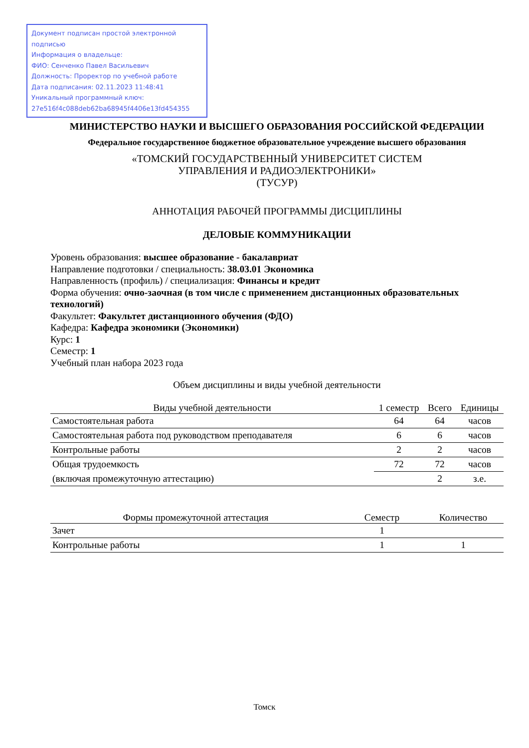Документ подписан простой электронной подписью
Информация о владельце:
ФИО: Сенченко Павел Васильевич
Должность: Проректор по учебной работе
Дата подписания: 02.11.2023 11:48:41
Уникальный программный ключ:
27e516f4c088deb62ba68945f4406e13fd454355
МИНИСТЕРСТВО НАУКИ И ВЫСШЕГО ОБРАЗОВАНИЯ РОССИЙСКОЙ ФЕДЕРАЦИИ
Федеральное государственное бюджетное образовательное учреждение высшего образования
«ТОМСКИЙ ГОСУДАРСТВЕННЫЙ УНИВЕРСИТЕТ СИСТЕМ
УПРАВЛЕНИЯ И РАДИОЭЛЕКТРОНИКИ»
(ТУСУР)
АННОТАЦИЯ РАБОЧЕЙ ПРОГРАММЫ ДИСЦИПЛИНЫ
ДЕЛОВЫЕ КОММУНИКАЦИИ
Уровень образования: высшее образование - бакалавриат
Направление подготовки / специальность: 38.03.01 Экономика
Направленность (профиль) / специализация: Финансы и кредит
Форма обучения: очно-заочная (в том числе с применением дистанционных образовательных технологий)
Факультет: Факультет дистанционного обучения (ФДО)
Кафедра: Кафедра экономики (Экономики)
Курс: 1
Семестр: 1
Учебный план набора 2023 года
Объем дисциплины и виды учебной деятельности
| Виды учебной деятельности | 1 семестр | Всего | Единицы |
| --- | --- | --- | --- |
| Самостоятельная работа | 64 | 64 | часов |
| Самостоятельная работа под руководством преподавателя | 6 | 6 | часов |
| Контрольные работы | 2 | 2 | часов |
| Общая трудоемкость | 72 | 72 | часов |
| (включая промежуточную аттестацию) | | 2 | з.е. |
| Формы промежуточной аттестация | Семестр | Количество |
| --- | --- | --- |
| Зачет | 1 | |
| Контрольные работы | 1 | 1 |
Томск